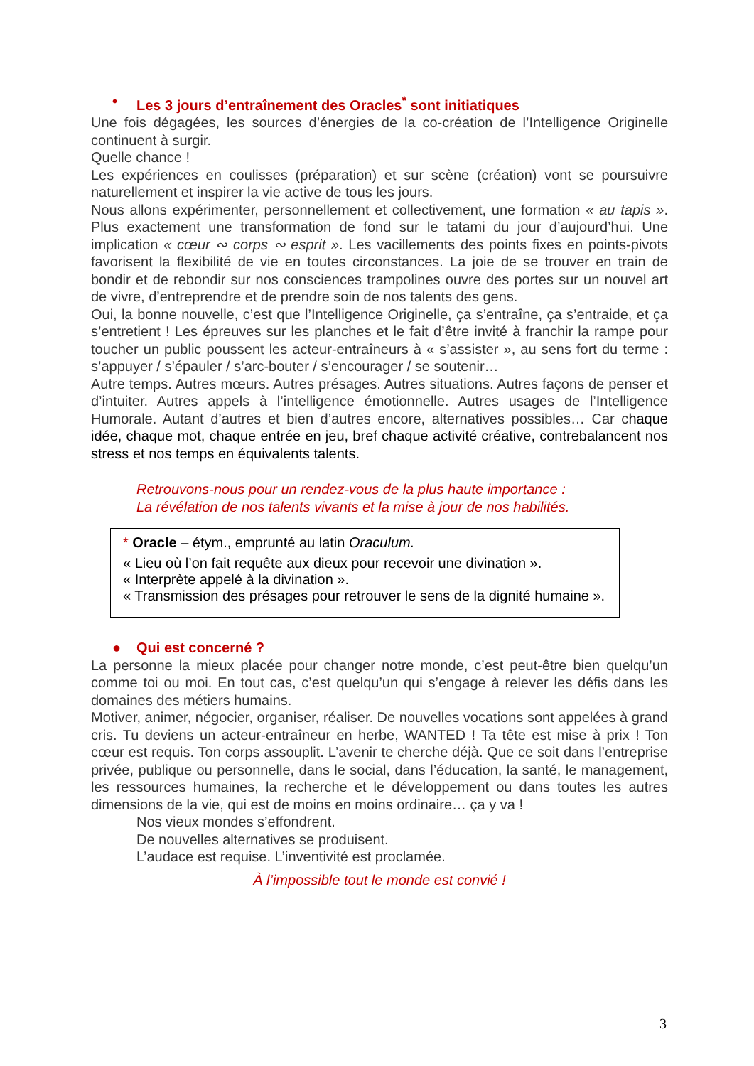• Les 3 jours d’entraînement des Oracles<sup>*</sup> sont initiatiques
Une fois dégagées, les sources d’énergies de la co-création de l’Intelligence Originelle continuent à surgir.
Quelle chance !
Les expériences en coulisses (préparation) et sur scène (création) vont se poursuivre naturellement et inspirer la vie active de tous les jours.
Nous allons expérimenter, personnellement et collectivement, une formation « au tapis ». Plus exactement une transformation de fond sur le tatami du jour d’aujourd’hui. Une implication « cœur ∾ corps ∾ esprit ». Les vacillements des points fixes en points-pivots favorisent la flexibilité de vie en toutes circonstances. La joie de se trouver en train de bondir et de rebondir sur nos consciences trampolines ouvre des portes sur un nouvel art de vivre, d’entreprendre et de prendre soin de nos talents des gens.
Oui, la bonne nouvelle, c’est que l’Intelligence Originelle, ça s’entraîne, ça s’entraide, et ça s’entretient ! Les épreuves sur les planches et le fait d’être invité à franchir la rampe pour toucher un public poussent les acteur-entraîneurs à « s’assister », au sens fort du terme : s’appuyer / s’épauler / s’arc-bouter / s’encourager / se soutenir…
Autre temps. Autres mœurs. Autres présages. Autres situations. Autres façons de penser et d’intuiter. Autres appels à l’intelligence émotionnelle. Autres usages de l’Intelligence Humorale. Autant d’autres et bien d’autres encore, alternatives possibles… Car chaque idée, chaque mot, chaque entrée en jeu, bref chaque activité créative, contrebalancent nos stress et nos temps en équivalents talents.
Retrouvons-nous pour un rendez-vous de la plus haute importance :
La révélation de nos talents vivants et la mise à jour de nos habilités.
* Oracle – étym., emprunté au latin Oraculum.
« Lieu où l’on fait requête aux dieux pour recevoir une divination ».
« Interprète appelé à la divination ».
« Transmission des présages pour retrouver le sens de la dignité humaine ».
● Qui est concerné ?
La personne la mieux placée pour changer notre monde, c’est peut-être bien quelqu’un comme toi ou moi. En tout cas, c’est quelqu’un qui s’engage à relever les défis dans les domaines des métiers humains.
Motiver, animer, négocier, organiser, réaliser. De nouvelles vocations sont appelées à grand cris. Tu deviens un acteur-entraîneur en herbe, WANTED ! Ta tête est mise à prix ! Ton cœur est requis. Ton corps assouplit. L’avenir te cherche déjà. Que ce soit dans l’entreprise privée, publique ou personnelle, dans le social, dans l’éducation, la santé, le management, les ressources humaines, la recherche et le développement ou dans toutes les autres dimensions de la vie, qui est de moins en moins ordinaire… ça y va !
Nos vieux mondes s’effondrent.
De nouvelles alternatives se produisent.
L’audace est requise. L’inventivité est proclamée.
À l’impossible tout le monde est convié !
3